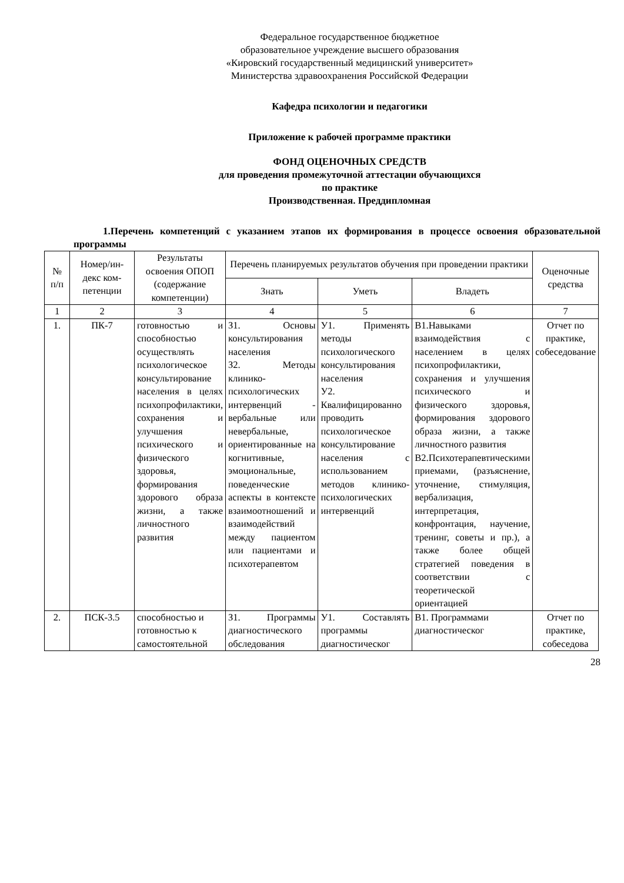Федеральное государственное бюджетное
образовательное учреждение высшего образования
«Кировский государственный медицинский университет»
Министерства здравоохранения Российской Федерации
Кафедра психологии и педагогики
Приложение к рабочей программе практики
ФОНД ОЦЕНОЧНЫХ СРЕДСТВ
для проведения промежуточной аттестации обучающихся
по практике
Производственная. Преддипломная
1.Перечень компетенций с указанием этапов их формирования в процессе освоения образовательной программы
| № п/п | Номер/ин- декс ком- петенции | Результаты освоения ОПОП (содержание компетенции) | Перечень планируемых результатов обучения при проведении практики | | | Оценочные средства |
| --- | --- | --- | --- | --- | --- | --- |
| | | | Знать | Уметь | Владеть | |
| 1 | 2 | 3 | 4 | 5 | 6 | 7 |
| 1. | ПК-7 | готовностью и способностью осуществлять психологическое консультирование населения в целях психопрофилактики, сохранения и улучшения психического и физического здоровья, формирования здорового образа жизни, а также личностного развития | З1. Основы консультирования населения З2. Методы клинико-психологических интервенций - вербальные или невербальные, ориентированные на когнитивные, эмоциональные, поведенческие аспекты в контексте взаимоотношений и взаимодействий между пациентом или пациентами и психотерапевтом | У1. Применять методы психологического консультирования населения У2. Квалифицированно проводить психологическое консультирование населения с использованием методов клинико-психологических интервенций | В1.Навыками взаимодействия с населением в целях психопрофилактики, сохранения и улучшения психического и физического здоровья, формирования здорового образа жизни, а также личностного развития В2.Психотерапевтическими приемами, (разъяснение, уточнение, стимуляция, вербализация, интерпретация, конфронтация, научение, тренинг, советы и пр.), а также более общей стратегией поведения в соответствии с теоретической ориентацией | Отчет по практике, собеседование |
| 2. | ПСК-3.5 | способностью и готовностью к самостоятельной | З1. Программы диагностического обследования | У1. Составлять программы диагностическог | В1. Программами диагностическог | Отчет по практике, собеседова |
28